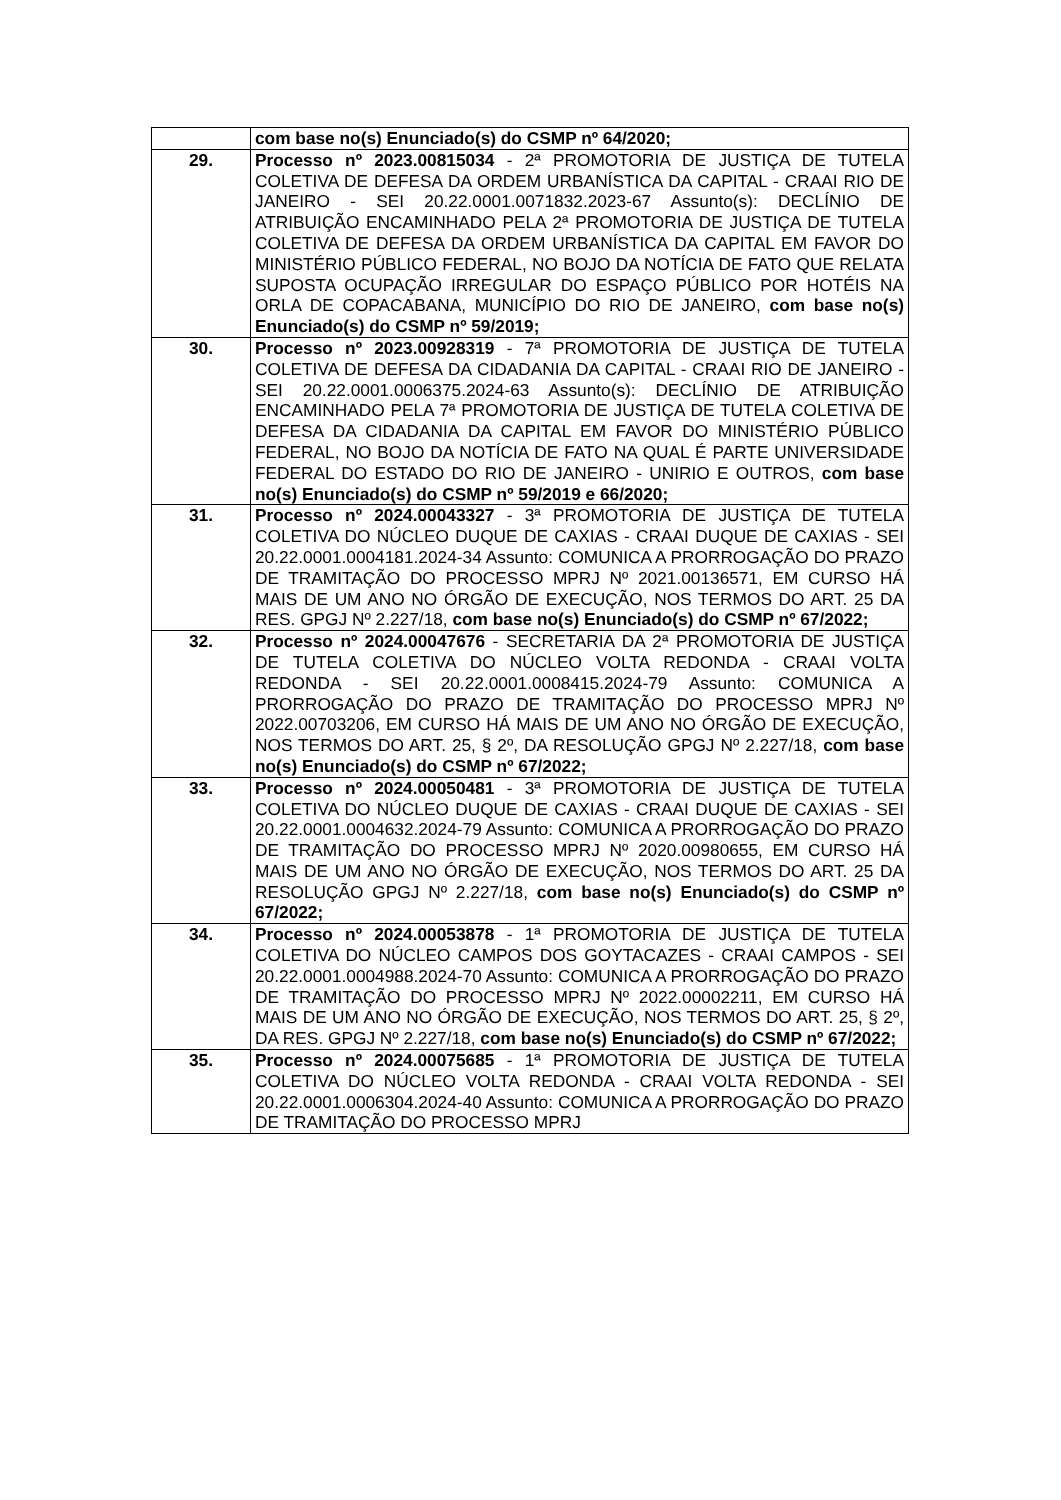| | com base no(s) Enunciado(s) do CSMP nº 64/2020; |
| 29. | Processo nº 2023.00815034 - 2ª PROMOTORIA DE JUSTIÇA DE TUTELA COLETIVA DE DEFESA DA ORDEM URBANÍSTICA DA CAPITAL - CRAAI RIO DE JANEIRO - SEI 20.22.0001.0071832.2023-67 Assunto(s): DECLÍNIO DE ATRIBUIÇÃO ENCAMINHADO PELA 2ª PROMOTORIA DE JUSTIÇA DE TUTELA COLETIVA DE DEFESA DA ORDEM URBANÍSTICA DA CAPITAL EM FAVOR DO MINISTÉRIO PÚBLICO FEDERAL, NO BOJO DA NOTÍCIA DE FATO QUE RELATA SUPOSTA OCUPAÇÃO IRREGULAR DO ESPAÇO PÚBLICO POR HOTÉIS NA ORLA DE COPACABANA, MUNICÍPIO DO RIO DE JANEIRO, com base no(s) Enunciado(s) do CSMP nº 59/2019; |
| 30. | Processo nº 2023.00928319 - 7ª PROMOTORIA DE JUSTIÇA DE TUTELA COLETIVA DE DEFESA DA CIDADANIA DA CAPITAL - CRAAI RIO DE JANEIRO - SEI 20.22.0001.0006375.2024-63 Assunto(s): DECLÍNIO DE ATRIBUIÇÃO ENCAMINHADO PELA 7ª PROMOTORIA DE JUSTIÇA DE TUTELA COLETIVA DE DEFESA DA CIDADANIA DA CAPITAL EM FAVOR DO MINISTÉRIO PÚBLICO FEDERAL, NO BOJO DA NOTÍCIA DE FATO NA QUAL É PARTE UNIVERSIDADE FEDERAL DO ESTADO DO RIO DE JANEIRO - UNIRIO E OUTROS, com base no(s) Enunciado(s) do CSMP nº 59/2019 e 66/2020; |
| 31. | Processo nº 2024.00043327 - 3ª PROMOTORIA DE JUSTIÇA DE TUTELA COLETIVA DO NÚCLEO DUQUE DE CAXIAS - CRAAI DUQUE DE CAXIAS - SEI 20.22.0001.0004181.2024-34 Assunto: COMUNICA A PRORROGAÇÃO DO PRAZO DE TRAMITAÇÃO DO PROCESSO MPRJ Nº 2021.00136571, EM CURSO HÁ MAIS DE UM ANO NO ÓRGÃO DE EXECUÇÃO, NOS TERMOS DO ART. 25 DA RES. GPGJ Nº 2.227/18, com base no(s) Enunciado(s) do CSMP nº 67/2022; |
| 32. | Processo nº 2024.00047676 - SECRETARIA DA 2ª PROMOTORIA DE JUSTIÇA DE TUTELA COLETIVA DO NÚCLEO VOLTA REDONDA - CRAAI VOLTA REDONDA - SEI 20.22.0001.0008415.2024-79 Assunto: COMUNICA A PRORROGAÇÃO DO PRAZO DE TRAMITAÇÃO DO PROCESSO MPRJ Nº 2022.00703206, EM CURSO HÁ MAIS DE UM ANO NO ÓRGÃO DE EXECUÇÃO, NOS TERMOS DO ART. 25, § 2º, DA RESOLUÇÃO GPGJ Nº 2.227/18, com base no(s) Enunciado(s) do CSMP nº 67/2022; |
| 33. | Processo nº 2024.00050481 - 3ª PROMOTORIA DE JUSTIÇA DE TUTELA COLETIVA DO NÚCLEO DUQUE DE CAXIAS - CRAAI DUQUE DE CAXIAS - SEI 20.22.0001.0004632.2024-79 Assunto: COMUNICA A PRORROGAÇÃO DO PRAZO DE TRAMITAÇÃO DO PROCESSO MPRJ Nº 2020.00980655, EM CURSO HÁ MAIS DE UM ANO NO ÓRGÃO DE EXECUÇÃO, NOS TERMOS DO ART. 25 DA RESOLUÇÃO GPGJ Nº 2.227/18, com base no(s) Enunciado(s) do CSMP nº 67/2022; |
| 34. | Processo nº 2024.00053878 - 1ª PROMOTORIA DE JUSTIÇA DE TUTELA COLETIVA DO NÚCLEO CAMPOS DOS GOYTACAZES - CRAAI CAMPOS - SEI 20.22.0001.0004988.2024-70 Assunto: COMUNICA A PRORROGAÇÃO DO PRAZO DE TRAMITAÇÃO DO PROCESSO MPRJ Nº 2022.00002211, EM CURSO HÁ MAIS DE UM ANO NO ÓRGÃO DE EXECUÇÃO, NOS TERMOS DO ART. 25, § 2º, DA RES. GPGJ Nº 2.227/18, com base no(s) Enunciado(s) do CSMP nº 67/2022; |
| 35. | Processo nº 2024.00075685 - 1ª PROMOTORIA DE JUSTIÇA DE TUTELA COLETIVA DO NÚCLEO VOLTA REDONDA - CRAAI VOLTA REDONDA - SEI 20.22.0001.0006304.2024-40 Assunto: COMUNICA A PRORROGAÇÃO DO PRAZO DE TRAMITAÇÃO DO PROCESSO MPRJ |